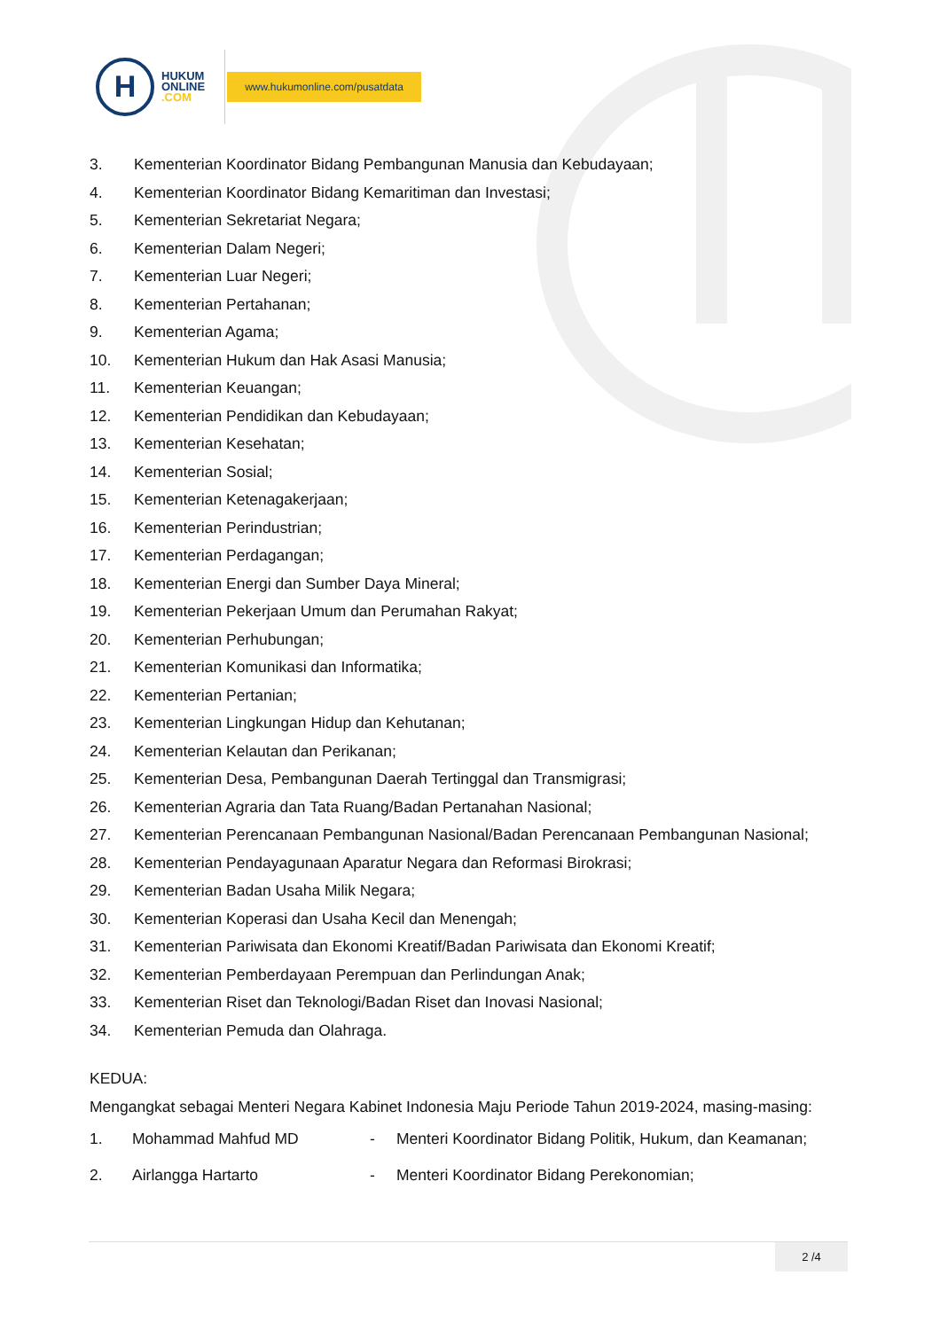H
HUKUM
ONLINE
.COM
www.hukumonline.com/pusatdata
3. Kementerian Koordinator Bidang Pembangunan Manusia dan Kebudayaan;
4. Kementerian Koordinator Bidang Kemaritiman dan Investasi;
5. Kementerian Sekretariat Negara;
6. Kementerian Dalam Negeri;
7. Kementerian Luar Negeri;
8. Kementerian Pertahanan;
9. Kementerian Agama;
10. Kementerian Hukum dan Hak Asasi Manusia;
11. Kementerian Keuangan;
12. Kementerian Pendidikan dan Kebudayaan;
13. Kementerian Kesehatan;
14. Kementerian Sosial;
15. Kementerian Ketenagakerjaan;
16. Kementerian Perindustrian;
17. Kementerian Perdagangan;
18. Kementerian Energi dan Sumber Daya Mineral;
19. Kementerian Pekerjaan Umum dan Perumahan Rakyat;
20. Kementerian Perhubungan;
21. Kementerian Komunikasi dan Informatika;
22. Kementerian Pertanian;
23. Kementerian Lingkungan Hidup dan Kehutanan;
24. Kementerian Kelautan dan Perikanan;
25. Kementerian Desa, Pembangunan Daerah Tertinggal dan Transmigrasi;
26. Kementerian Agraria dan Tata Ruang/Badan Pertanahan Nasional;
27. Kementerian Perencanaan Pembangunan Nasional/Badan Perencanaan Pembangunan Nasional;
28. Kementerian Pendayagunaan Aparatur Negara dan Reformasi Birokrasi;
29. Kementerian Badan Usaha Milik Negara;
30. Kementerian Koperasi dan Usaha Kecil dan Menengah;
31. Kementerian Pariwisata dan Ekonomi Kreatif/Badan Pariwisata dan Ekonomi Kreatif;
32. Kementerian Pemberdayaan Perempuan dan Perlindungan Anak;
33. Kementerian Riset dan Teknologi/Badan Riset dan Inovasi Nasional;
34. Kementerian Pemuda dan Olahraga.
KEDUA:
Mengangkat sebagai Menteri Negara Kabinet Indonesia Maju Periode Tahun 2019-2024, masing-masing:
1. Mohammad Mahfud MD - Menteri Koordinator Bidang Politik, Hukum, dan Keamanan;
2. Airlangga Hartarto - Menteri Koordinator Bidang Perekonomian;
2 /4